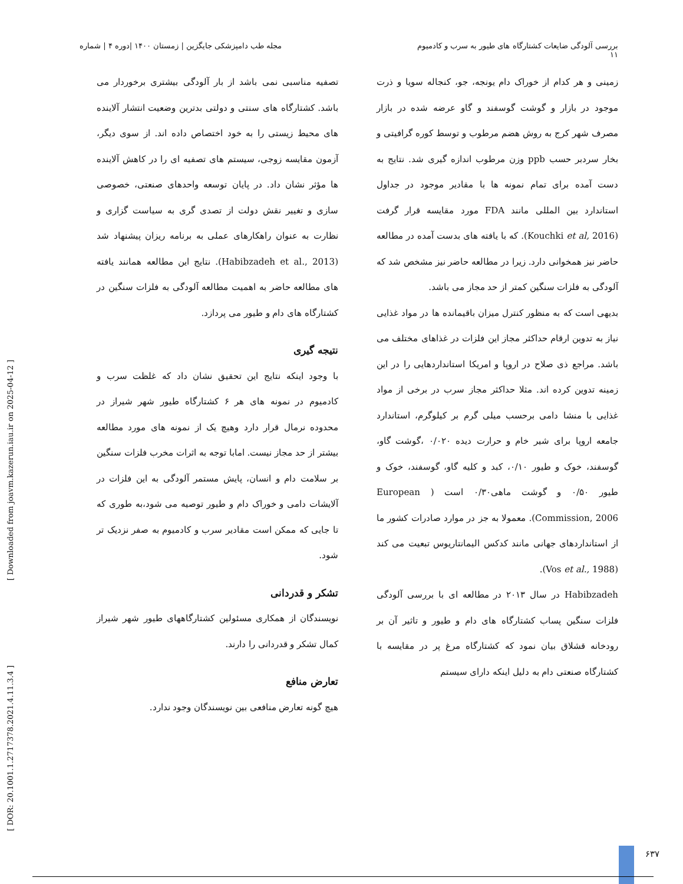بررسی آلودگی ضایعات کشتارگاه های طیور به سرب و کادمیوم
۱۱
مجله طب دامپزشکی جایگزین | زمستان ۱۴۰۰ |دوره ۴ | شماره
زمینی و هر کدام از خوراک دام یونجه، جو، کنجاله سویا و ذرت موجود در بازار و گوشت گوسفند و گاو عرضه شده در بازار مصرف شهر کرج به روش هضم مرطوب و توسط کوره گرافیتی و بخار سردبر حسب ppb وزن مرطوب اندازه گیری شد. نتایج به دست آمده برای تمام نمونه ها با مقادیر موجود در جداول استاندارد بین المللی مانند FDA مورد مقایسه قرار گرفت (Kouchki et al, 2016). که با یافته های بدست آمده در مطالعه حاضر نیز همخوانی دارد. زیرا در مطالعه حاضر نیز مشخص شد که آلودگی به فلزات سنگین کمتر از حد مجاز می باشد.
بدیهی است که به منظور کنترل میزان باقیمانده ها در مواد غذایی نیاز به تدوین ارقام حداکثر مجاز این فلزات در غذاهای مختلف می باشد. مراجع ذی صلاح در اروپا و امریکا استانداردهایی را در این زمینه تدوین کرده اند. مثلا حداکثر مجاز سرب در برخی از مواد غذایی با منشا دامی برحسب میلی گرم بر کیلوگرم، استاندارد جامعه اروپا برای شیر خام و حرارت دیده ۰/۰۲۰ ،گوشت گاو، گوسفند، خوک و طیور ۰/۱۰، کبد و کلیه گاو، گوسفند، خوک و طیور ۰/۵۰ و گوشت ماهی۰/۳۰ است ( European Commission, 2006). معمولا به جز در موارد صادرات کشور ما از استانداردهای جهانی مانند کدکس الیمانتاریوس تبعیت می کند (Vos et al., 1988).
Habibzadeh در سال ۲۰۱۳ در مطالعه ای با بررسی آلودگی فلزات سنگین پساب کشتارگاه های دام و طیور و تاثیر آن بر رودخانه قشلاق بیان نمود که کشتارگاه مرغ پر در مقایسه با کشتارگاه صنعتی دام به دلیل اینکه دارای سیستم
تصفیه مناسبی نمی باشد از بار آلودگی بیشتری برخوردار می باشد. کشتارگاه های سنتی و دولتی بدترین وضعیت انتشار آلاینده های محیط زیستی را به خود اختصاص داده اند. از سوی دیگر، آزمون مقایسه زوجی، سیستم های تصفیه ای را در کاهش آلاینده ها مؤثر نشان داد. در پایان توسعه واحدهای صنعتی، خصوصی سازی و تغییر نقش دولت از تصدی گری به سیاست گزاری و نظارت به عنوان راهکارهای عملی به برنامه ریزان پیشنهاد شد (Habibzadeh et al., 2013). نتایج این مطالعه همانند یافته های مطالعه حاضر به اهمیت مطالعه آلودگی به فلزات سنگین در کشتارگاه های دام و طیور می پردازد.
نتیجه گیری
با وجود اینکه نتایج این تحقیق نشان داد که غلظت سرب و کادمیوم در نمونه های هر ۶ کشتارگاه طیور شهر شیراز در محدوده نرمال قرار دارد وهیچ یک از نمونه های مورد مطالعه بیشتر از حد مجاز نیست. امابا توجه به اثرات مخرب فلزات سنگین بر سلامت دام و انسان، پایش مستمر آلودگی به این فلزات در آلایشات دامی و خوراک دام و طیور توصیه می شود،به طوری که تا جایی که ممکن است مقادیر سرب و کادمیوم به صفر نزدیک تر شود.
تشکر و قدردانی
نویسندگان از همکاری مسئولین کشتارگاههای طیور شهر شیراز کمال تشکر و قدردانی را دارند.
تعارض منافع
هیچ گونه تعارض منافعی بین نویسندگان وجود ندارد.
[ DOR: 20.1001.1.2717378.2021.4.11.3.4 ] [ Downloaded from joavm.kazerun.iau.ir on 2025-04-12 ]
۶۳۷